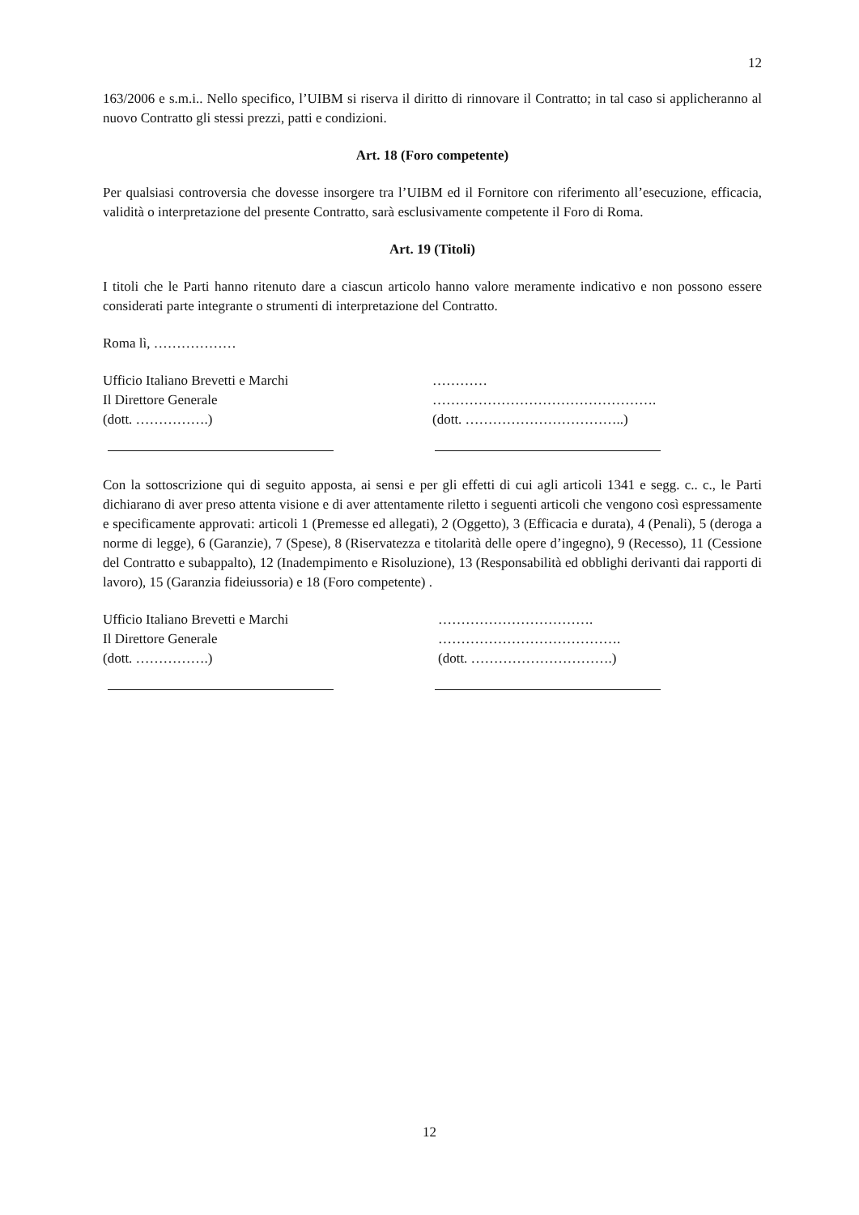12
163/2006 e s.m.i.. Nello specifico, l’UIBM si riserva il diritto di rinnovare il Contratto; in tal caso si applicheranno al nuovo Contratto gli stessi prezzi, patti e condizioni.
Art. 18 (Foro competente)
Per qualsiasi controversia che dovesse insorgere tra l’UIBM ed il Fornitore con riferimento all’esecuzione, efficacia, validità o interpretazione del presente Contratto, sarà esclusivamente competente il Foro di Roma.
Art. 19 (Titoli)
I titoli che le Parti hanno ritenuto dare a ciascun articolo hanno valore meramente indicativo e non possono essere considerati parte integrante o strumenti di interpretazione del Contratto.
Roma lì, ………………
Ufficio Italiano Brevetti e Marchi
Il Direttore Generale
(dott. …………….)
…………
………………………………………….
(dott. ……………………………..)
Con la sottoscrizione qui di seguito apposta, ai sensi e per gli effetti di cui agli articoli 1341 e segg. c.. c., le Parti dichiarano di aver preso attenta visione e di aver attentamente riletto i seguenti articoli che vengono così espressamente e specificamente approvati: articoli 1 (Premesse ed allegati), 2 (Oggetto), 3 (Efficacia e durata), 4 (Penali), 5 (deroga a norme di legge), 6 (Garanzie), 7 (Spese), 8 (Riservatezza e titolarità delle opere d’ingegno), 9 (Recesso), 11 (Cessione del Contratto e subappalto), 12 (Inadempimento e Risoluzione), 13 (Responsabilità ed obblighi derivanti dai rapporti di lavoro), 15 (Garanzia fideiussoria) e 18 (Foro competente) .
Ufficio Italiano Brevetti e Marchi
Il Direttore Generale
(dott. …………….)
…………………………….
………………………………….
(dott. ………………………….)
12